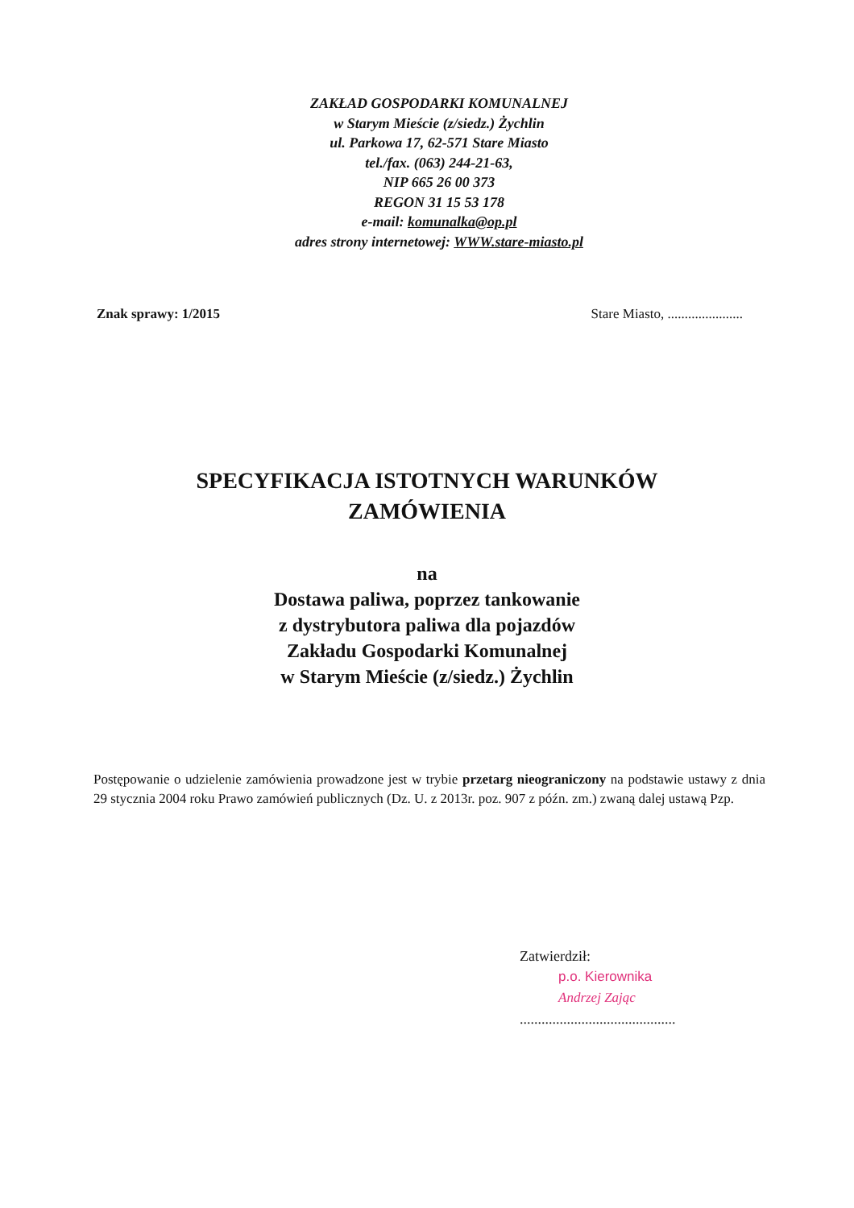ZAKŁAD GOSPODARKI KOMUNALNEJ
w Starym Mieście (z/siedz.) Żychlin
ul. Parkowa 17, 62-571 Stare Miasto
tel./fax. (063) 244-21-63,
NIP 665 26 00 373
REGON 31 15 53 178
e-mail: komunalka@op.pl
adres strony internetowej: WWW.stare-miasto.pl
Znak sprawy: 1/2015 Stare Miasto, ......................
SPECYFIKACJA ISTOTNYCH WARUNKÓW
ZAMÓWIENIA
na
Dostawa paliwa, poprzez tankowanie
z dystrybutora paliwa dla pojazdów
Zakładu Gospodarki Komunalnej
w Starym Mieście (z/siedz.) Żychlin
Postępowanie o udzielenie zamówienia prowadzone jest w trybie przetarg nieograniczony na podstawie ustawy z dnia 29 stycznia 2004 roku Prawo zamówień publicznych (Dz. U. z 2013r. poz. 907 z późn. zm.) zwaną dalej ustawą Pzp.
Zatwierdził:
p.o. Kierownika
Andrzej Zając
...........................................